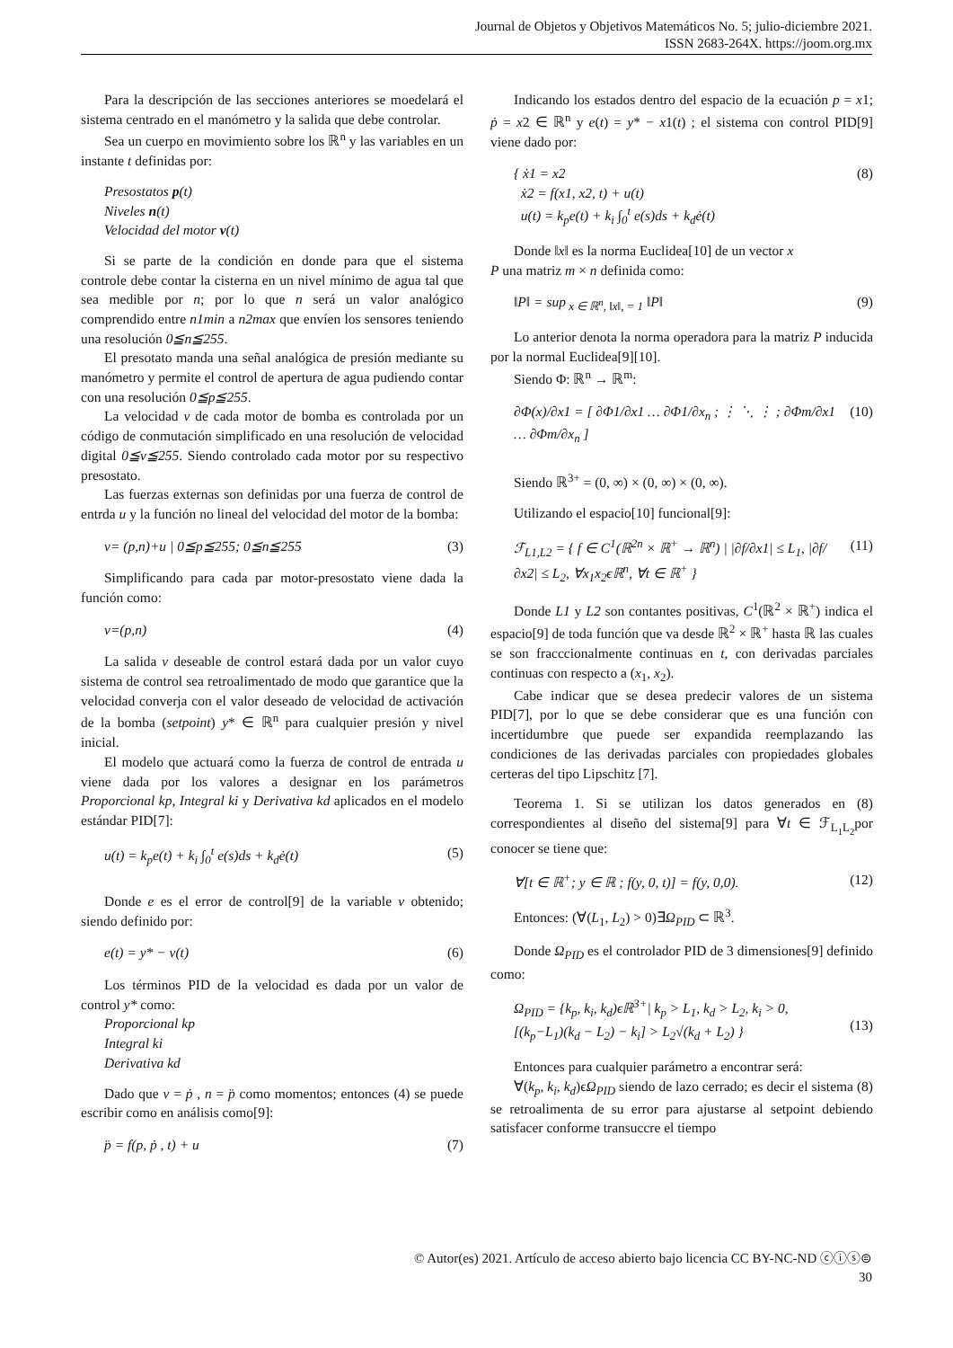Journal de Objetos y Objetivos Matemáticos No. 5; julio-diciembre 2021.
ISSN 2683-264X. https://joom.org.mx
Para la descripción de las secciones anteriores se moedelará el sistema centrado en el manómetro y la salida que debe controlar.
Sea un cuerpo en movimiento sobre los ℝ<sup>n</sup> y las variables en un instante t definidas por:
Presostatos p(t)
Niveles n(t)
Velocidad del motor v(t)
Si se parte de la condición en donde para que el sistema controle debe contar la cisterna en un nivel mínimo de agua tal que sea medible por n; por lo que n será un valor analógico comprendido entre n1min a n2max que envíen los sensores teniendo una resolución 0≦n≦255.
El presotato manda una señal analógica de presión mediante su manómetro y permite el control de apertura de agua pudiendo contar con una resolución 0≦p≦255.
La velocidad v de cada motor de bomba es controlada por un código de conmutación simplificado en una resolución de velocidad digital 0≦v≦255. Siendo controlado cada motor por su respectivo presostato.
Las fuerzas externas son definidas por una fuerza de control de entrda u y la función no lineal del velocidad del motor de la bomba:
v= (p,n)+u | 0≦p≦255; 0≦n≦255 (3)
Simplificando para cada par motor-presostato viene dada la función como:
v=(p,n) (4)
La salida v deseable de control estará dada por un valor cuyo sistema de control sea retroalimentado de modo que garantice que la velocidad converja con el valor deseado de velocidad de activación de la bomba (setpoint) y* ∈ ℝ<sup>n</sup> para cualquier presión y nivel inicial.
El modelo que actuará como la fuerza de control de entrada u viene dada por los valores a designar en los parámetros Proporcional kp, Integral ki y Derivativa kd aplicados en el modelo estándar PID[7]:
u(t) = k<sub>p</sub>e(t) + k<sub>i</sub> ∫<sub>0</sub><sup>t</sup> e(s)ds + k<sub>d</sub>ė(t) (5)
Donde e es el error de control[9] de la variable v obtenido; siendo definido por:
e(t) = y* − v(t) (6)
Los términos PID de la velocidad es dada por un valor de control y* como:
Proporcional kp
Integral ki
Derivativa kd
Dado que v = ṗ , n = p̈ como momentos; entonces (4) se puede escribir como en análisis como[9]:
p̈ = f(p, ṗ , t) + u (7)
Indicando los estados dentro del espacio de la ecuación p = x1; ṗ = x2 ∈ ℝ<sup>n</sup> y e(t) = y* − x1(t) ; el sistema con control PID[9] viene dado por:
{ ẋ1 = x2
ẋ2 = f(x1, x2, t) + u(t)
u(t) = k<sub>p</sub>e(t) + k<sub>i</sub> ∫<sub>0</sub><sup>t</sup> e(s)ds + k<sub>d</sub>ė(t) (8)
Donde ‖x‖ es la norma Euclidea[10] de un vector x
P una matriz m × n definida como:
‖P‖ = sup<sub>x ∈ ℝ<sup>n</sup>, ‖x‖, = 1</sub> ‖P‖ (9)
Lo anterior denota la norma operadora para la matriz P inducida por la normal Euclidea[9][10].
Siendo Φ: ℝ<sup>n</sup> → ℝ<sup>m</sup>:
∂Φ(x)/∂x1 = [ ∂Φ1/∂x1 … ∂Φ1/∂x<sub>n</sub> ; ⋮ ⋱ ⋮ ; ∂Φm/∂x1 … ∂Φm/∂x<sub>n</sub> ] (10)
Siendo ℝ<sup>3+</sup> = (0, ∞) × (0, ∞) × (0, ∞).
Utilizando el espacio[10] funcional[9]:
ℱ<sub>L1,L2</sub> = { f ∈ C<sup>1</sup>(ℝ<sup>2n</sup> × ℝ<sup>+</sup> → ℝ<sup>n</sup>) | |∂f/∂x1| ≤ L<sub>1</sub>, |∂f/∂x2| ≤ L<sub>2</sub>, ∀x<sub>1</sub>x<sub>2</sub>ϵℝ<sup>n</sup>, ∀t ∈ ℝ<sup>+</sup> } (11)
Donde L1 y L2 son contantes positivas, C<sup>1</sup>(ℝ<sup>2</sup> × ℝ<sup>+</sup>) indica el espacio[9] de toda función que va desde ℝ<sup>2</sup> × ℝ<sup>+</sup> hasta ℝ las cuales se son fracccionalmente continuas en t, con derivadas parciales continuas con respecto a (x<sub>1</sub>, x<sub>2</sub>).
Cabe indicar que se desea predecir valores de un sistema PID[7], por lo que se debe considerar que es una función con incertidumbre que puede ser expandida reemplazando las condiciones de las derivadas parciales con propiedades globales certeras del tipo Lipschitz [7].
Teorema 1. Si se utilizan los datos generados en (8) correspondientes al diseño del sistema[9] para ∀t ∈ ℱ<sub>L<sub>1</sub>L<sub>2</sub></sub>por conocer se tiene que:
∀[t ∈ ℝ<sup>+</sup>; y ∈ ℝ ; f(y, 0, t)] = f(y, 0,0). (12)
Entonces: (∀(L<sub>1</sub>, L<sub>2</sub>) > 0)∃Ω<sub>PID</sub> ⊂ ℝ<sup>3</sup>.
Donde Ω<sub>PID</sub> es el controlador PID de 3 dimensiones[9] definido como:
Ω<sub>PID</sub> = {k<sub>p</sub>, k<sub>i</sub>, k<sub>d</sub>)ϵℝ<sup>3+</sup>| k<sub>p</sub> > L<sub>1</sub>, k<sub>d</sub> > L<sub>2</sub>, k<sub>i</sub> > 0,
[(k<sub>p</sub>−L<sub>1</sub>)(k<sub>d</sub> − L<sub>2</sub>) − k<sub>i</sub>] > L<sub>2</sub>√(k<sub>d</sub> + L<sub>2</sub>) }
(13)
Entonces para cualquier parámetro a encontrar será:
∀(k<sub>p</sub>, k<sub>i</sub>, k<sub>d</sub>)ϵΩ<sub>PID</sub> siendo de lazo cerrado; es decir el sistema (8) se retroalimenta de su error para ajustarse al setpoint debiendo satisfacer conforme transuccre el tiempo
© Autor(es) 2021. Artículo de acceso abierto bajo licencia CC BY-NC-ND ⓒⓘⓢ⊜
30